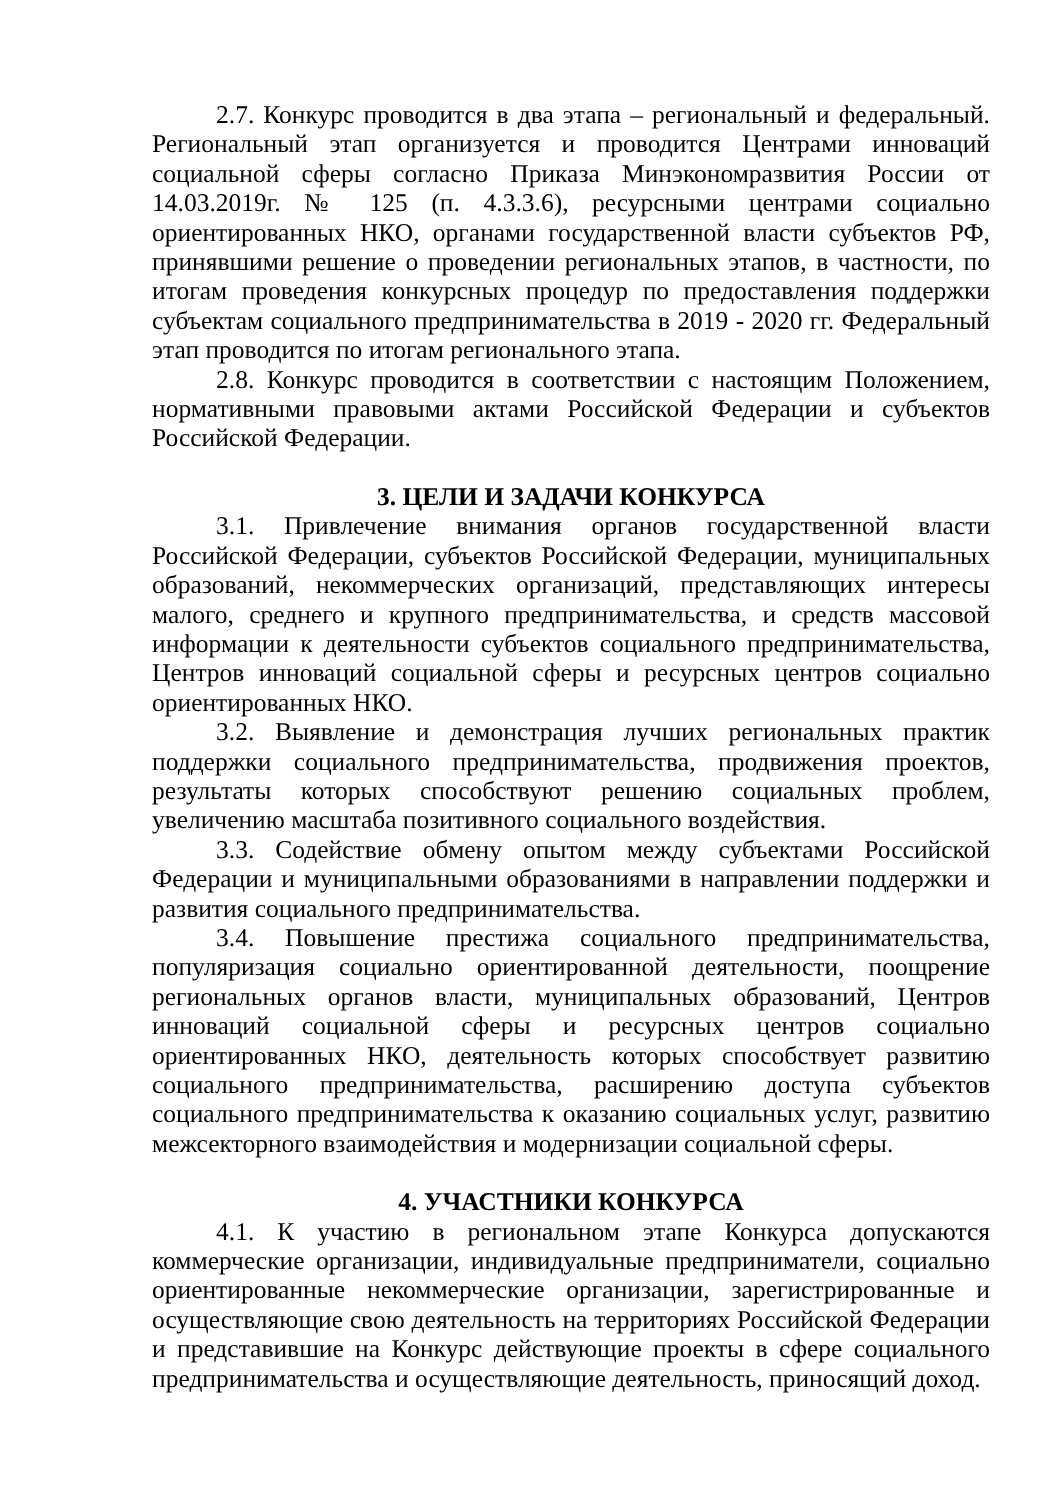2.7. Конкурс проводится в два этапа – региональный и федеральный. Региональный этап организуется и проводится Центрами инноваций социальной сферы согласно Приказа Минэкономразвития России от 14.03.2019г. № 125 (п. 4.3.3.6), ресурсными центрами социально ориентированных НКО, органами государственной власти субъектов РФ, принявшими решение о проведении региональных этапов, в частности, по итогам проведения конкурсных процедур по предоставления поддержки субъектам социального предпринимательства в 2019 - 2020 гг. Федеральный этап проводится по итогам регионального этапа.
2.8. Конкурс проводится в соответствии с настоящим Положением, нормативными правовыми актами Российской Федерации и субъектов Российской Федерации.
3. ЦЕЛИ И ЗАДАЧИ КОНКУРСА
3.1. Привлечение внимания органов государственной власти Российской Федерации, субъектов Российской Федерации, муниципальных образований, некоммерческих организаций, представляющих интересы малого, среднего и крупного предпринимательства, и средств массовой информации к деятельности субъектов социального предпринимательства, Центров инноваций социальной сферы и ресурсных центров социально ориентированных НКО.
3.2. Выявление и демонстрация лучших региональных практик поддержки социального предпринимательства, продвижения проектов, результаты которых способствуют решению социальных проблем, увеличению масштаба позитивного социального воздействия.
3.3. Содействие обмену опытом между субъектами Российской Федерации и муниципальными образованиями в направлении поддержки и развития социального предпринимательства.
3.4. Повышение престижа социального предпринимательства, популяризация социально ориентированной деятельности, поощрение региональных органов власти, муниципальных образований, Центров инноваций социальной сферы и ресурсных центров социально ориентированных НКО, деятельность которых способствует развитию социального предпринимательства, расширению доступа субъектов социального предпринимательства к оказанию социальных услуг, развитию межсекторного взаимодействия и модернизации социальной сферы.
4. УЧАСТНИКИ КОНКУРСА
4.1. К участию в региональном этапе Конкурса допускаются коммерческие организации, индивидуальные предприниматели, социально ориентированные некоммерческие организации, зарегистрированные и осуществляющие свою деятельность на территориях Российской Федерации и представившие на Конкурс действующие проекты в сфере социального предпринимательства и осуществляющие деятельность, приносящий доход.